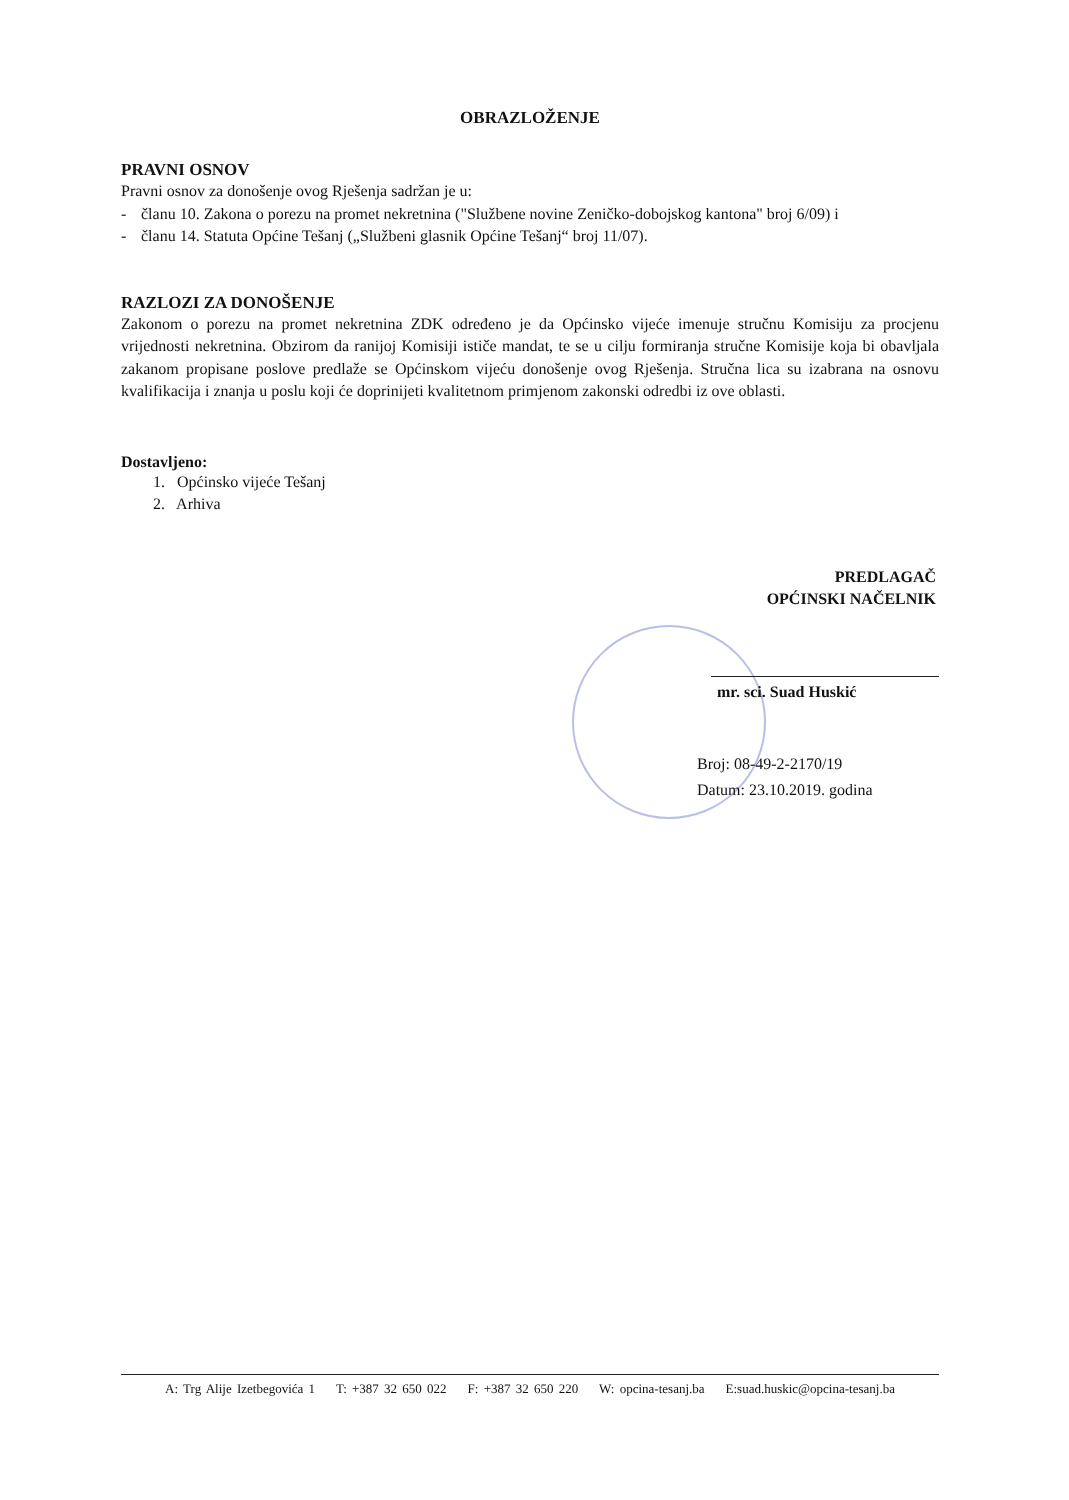OBRAZLOŽENJE
PRAVNI OSNOV
Pravni osnov za donošenje ovog Rješenja sadržan je u:
- članu 10. Zakona o porezu na promet nekretnina ("Službene novine Zeničko-dobojskog kantona" broj 6/09) i
- članu 14. Statuta Općine Tešanj („Službeni glasnik Općine Tešanj“ broj 11/07).
RAZLOZI ZA DONOŠENJE
Zakonom o porezu na promet nekretnina ZDK određeno je da Općinsko vijeće imenuje stručnu Komisiju za procjenu vrijednosti nekretnina. Obzirom da ranijoj Komisiji ističe mandat, te se u cilju formiranja stručne Komisije koja bi obavljala zakanom propisane poslove predlaže se Općinskom vijeću donošenje ovog Rješenja. Stručna lica su izabrana na osnovu kvalifikacija i znanja u poslu koji će doprinijeti kvalitetnom primjenom zakonski odredbi iz ove oblasti.
Dostavljeno:
1. Općinsko vijeće Tešanj
2. Arhiva
PREDLAGAČ
OPĆINSKI NAČELNIK
mr. sci. Suad Huskić
Broj: 08-49-2-2170/19
Datum: 23.10.2019. godina
A: Trg Alije Izetbegovića 1 T: +387 32 650 022 F: +387 32 650 220 W: opcina-tesanj.ba E:suad.huskic@opcina-tesanj.ba